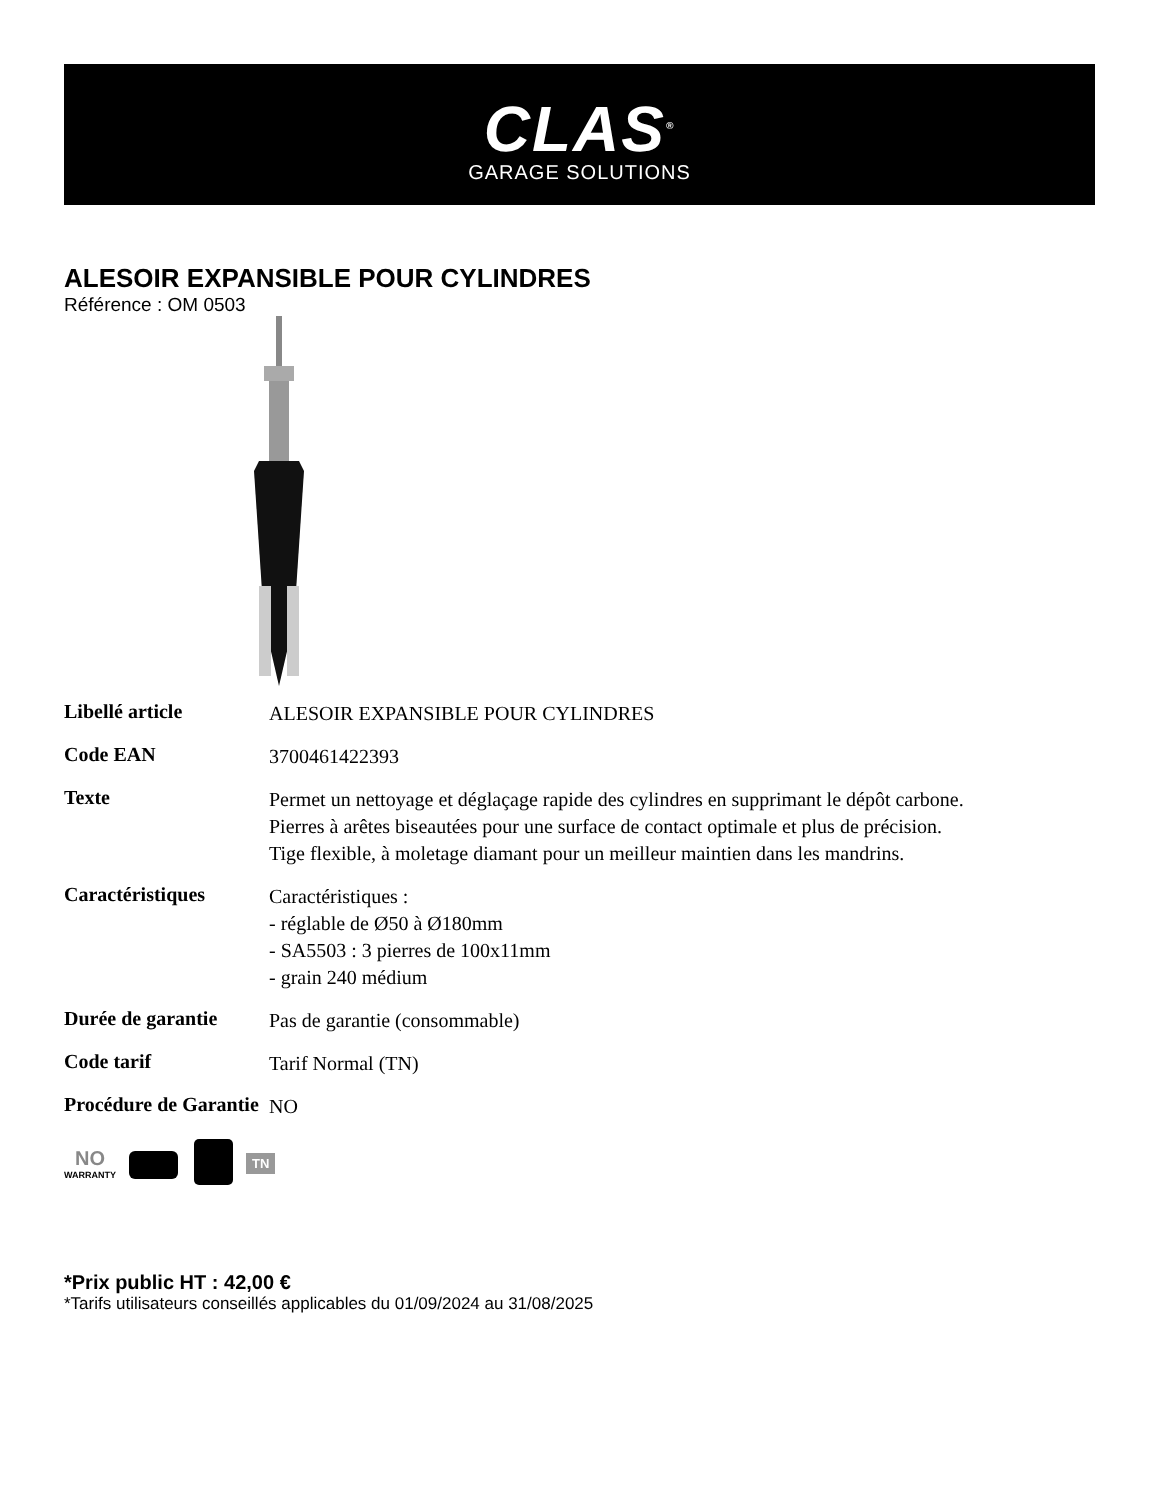CLAS<sup>®</sup>
GARAGE SOLUTIONS
ALESOIR EXPANSIBLE POUR CYLINDRES
Référence : OM 0503
| Libellé article | ALESOIR EXPANSIBLE POUR CYLINDRES |
| Code EAN | 3700461422393 |
| Texte | Permet un nettoyage et déglaçage rapide des cylindres en supprimant le dépôt carbone. Pierres à arêtes biseautées pour une surface de contact optimale et plus de précision. Tige flexible, à moletage diamant pour un meilleur maintien dans les mandrins. |
| Caractéristiques | Caractéristiques : - réglable de Ø50 à Ø180mm - SA5503 : 3 pierres de 100x11mm - grain 240 médium |
| Durée de garantie | Pas de garantie (consommable) |
| Code tarif | Tarif Normal (TN) |
| Procédure de Garantie | NO |
NO
WARRANTY
TN
*Prix public HT : 42,00 €
*Tarifs utilisateurs conseillés applicables du 01/09/2024 au 31/08/2025